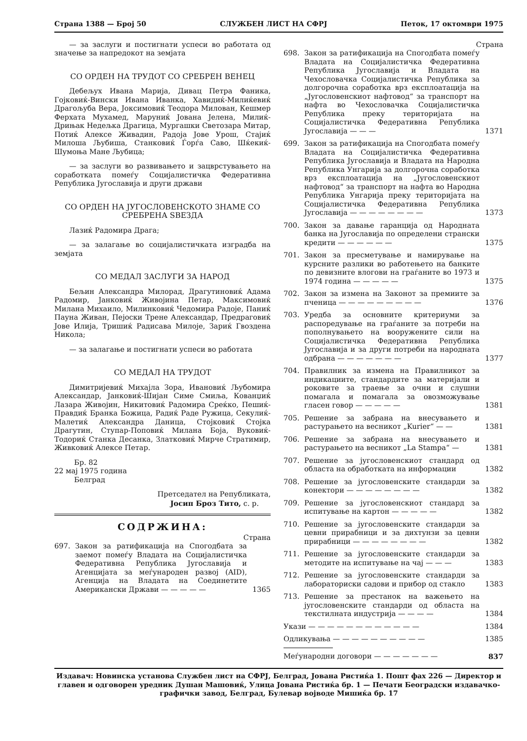Страна 1388 — Број 50 СЛУЖБЕН ЛИСТ НА СФРЈ Петок, 17 октомври 1975
— за заслуги и постигнати успеси во работата од значење за напредокот на земјата
СО ОРДЕН НА ТРУДОТ СО СРЕБРЕН ВЕНЕЦ
Дебељух Ивана Марија, Дивац Петра Фаника, Гојковиќ-Вински Ивана Иванка, Хавидиќ-Милиќевиќ Драгољуба Вера, Јоксимовиќ Теодора Милован, Кешмер Ферхата Мухамед, Маруниќ Јована Јелена, Милиќ-Дрињак Недељка Драгица, Мургашки Светозара Митар, Потиќ Алексе Живадин, Радоја Јове Урош, Стајиќ Милоша Љубиша, Станковиќ Ѓорѓа Саво, Шќекиќ-Шумоња Мане Љубица;
— за заслуги во развивањето и зацврстувањето на соработката помеѓу Социјалистичка Федеративна Република Југославија и други држави
СО ОРДЕН НА ЈУГОСЛОВЕНСКОТО ЗНАМЕ СО СРЕБРЕНА ЅВЕЗДА
Лазиќ Радомира Драга;
— за залагање во социјалистичката изградба на земјата
СО МЕДАЛ ЗАСЛУГИ ЗА НАРОД
Бељин Александра Милорад, Драгутиновиќ Адама Радомир, Јанковиќ Живојина Петар, Максимовиќ Милана Михаило, Милинковиќ Чедомира Радоје, Паниќ Пауна Живан, Пејоски Трене Александар, Предраговиќ Јове Илија, Тришиќ Радисава Милоје, Зариќ Гвоздена Никола;
— за залагање и постигнати успеси во работата
СО МЕДАЛ НА ТРУДОТ
Димитријевиќ Михајла Зора, Ивановиќ Љубомира Александар, Јанковиќ-Шијан Симе Смиља, Кованџиќ Лазара Живојин, Никитовиќ Радомира Срeќко, Пешиќ-Правдиќ Бранка Божица, Радиќ Раде Ружица, Секулиќ-Малетиќ Александра Даница, Стојковиќ Стојка Драгутин, Ступар-Поповиќ Милана Боја, Вуковиќ-Тодориќ Станка Десанка, Златковиќ Мирче Стратимир, Живковиќ Алексе Петар.
Бр. 82
22 мај 1975 година
Белград
Претседател на Републиката,
Јосип Броз Тито, с. р.
СОДРЖИНА:
Страна
697. Закон за ратификација на Спогодбата за заемот помеѓу Владата на Социјалистичка Федеративна Република Југославија и Агенцијата за меѓународен развој (AID), Агенција на Владата на Соединетите Американски Држави — — — — — 1365
Страна
698. Закон за ратификација на Спогодбата помеѓу Владата на Социјалистичка Федеративна Република Југославија и Владата на Чехословачка Социјалистичка Република за долгорочна соработка врз експлоатација на „Југословенскиот нафтовод“ за транспорт на нафта во Чехословачка Социјалистичка Република преку територијата на Социјалистичка Федеративна Република Југославија — — — 1371
699. Закон за ратификација на Спогодбата помеѓу Владата на Социјалистичка Федеративна Република Југославија и Владата на Народна Република Унгарија за долгорочна соработка врз експлоатација на „Југословенскиот нафтовод“ за транспорт на нафта во Народна Република Унгарија преку територијата на Социјалистичка Федеративна Република Југославија — — — — — — — — 1373
700. Закон за давање гаранција од Народната банка на Југославија по определени странски кредити — — — — — — 1375
701. Закон за пресметување и намирување на курсните разлики во работењето на банките по девизните влогови на граѓаните во 1973 и 1974 година — — — — — 1375
702. Закон за измена на Законот за премиите за пченица — — — — — — — — — 1376
703. Уредба за основните критериуми за распоредување на граѓаните за потреби на пополнувањето на вооружените сили на Социјалистичка Федеративна Република Југославија и за други потреби на народната одбрана — — — — — — — 1377
704. Правилник за измена на Правилникот за индикациите, стандардите за материјали и роковите за траење за очни и слушни помагала и помагала за овозможување гласен говор — — — — — 1381
705. Решение за забрана на внесувањето и растурањето на весникот „Kurier“ — — 1381
706. Решение за забрана на внесувањето и растурањето на весникот „La Stampa“ — 1381
707. Решение за југословенскиот стандард од областа на обработката на информации 1382
708. Решение за југословенските стандарди за конектори — — — — — — — — 1382
709. Решение за југословенскиот стандард за испитување на картон — — — — — 1382
710. Решение за југословенските стандарди за цевни прирабници и за дихтунзи за цевни прирабници — — — — — — — — 1382
711. Решение за југословенските стандарди за методите на испитување на чај — — — 1383
712. Решение за југословенските стандарди за лабораториски садови и прибор од стакло 1383
713. Решение за престанок на важењето на југословенските стандарди од областа на текстилната индустрија — — — — 1384
Укази — — — — — — — — — — — — 1384
Одликувања — — — — — — — — — — 1385
Меѓународни договори — — — — — — — 837
Издавач: Новинска установа Службен лист на СФРЈ, Белград, Јована Ристиќа 1. Пошт фах 226 — Директор и главен и одговорен уредник Душан Машовиќ, Улица Јована Ристиќа бр. 1 — Печати Београдски издавачко-графички завод, Белград, Булевар војводе Мишиќа бр. 17